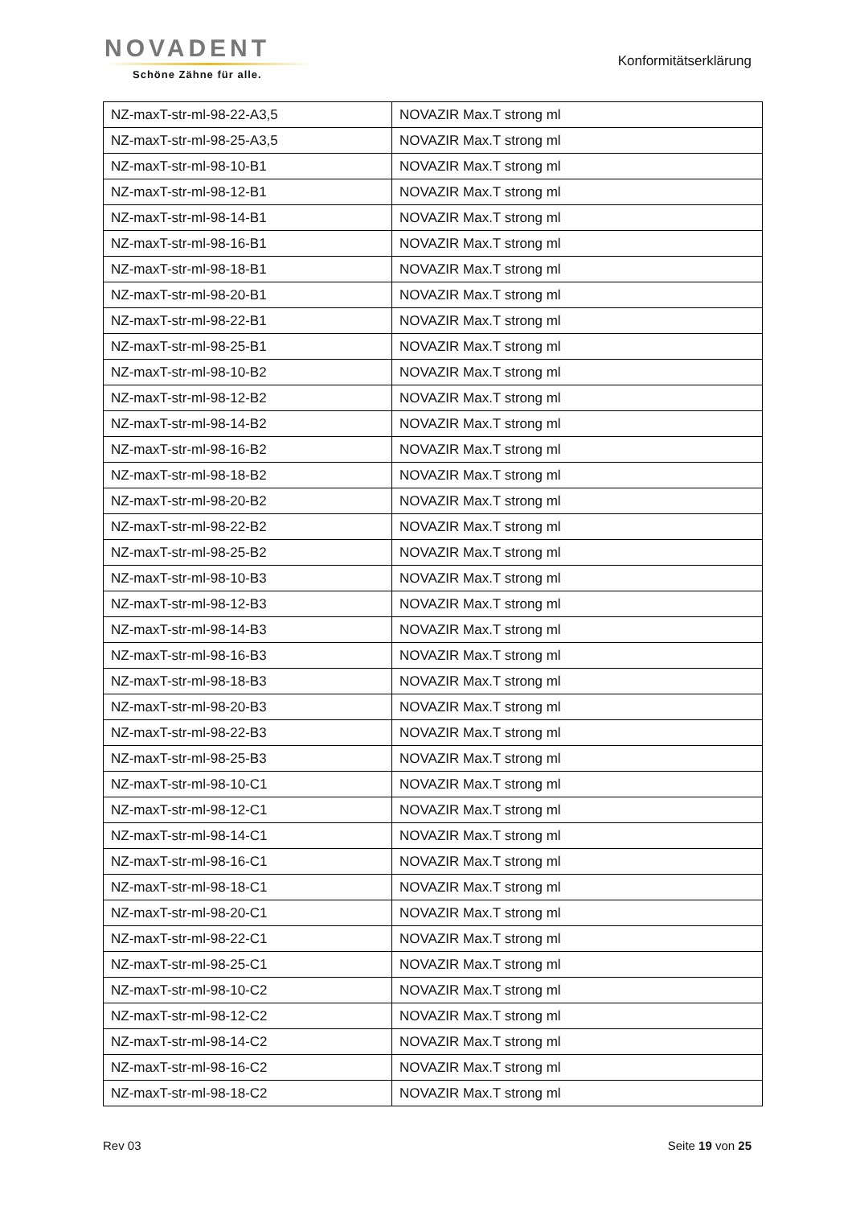NOVADENT
Schöne Zähne für alle.
Konformitätserklärung
| NZ-maxT-str-ml-98-22-A3,5 | NOVAZIR Max.T strong ml |
| NZ-maxT-str-ml-98-25-A3,5 | NOVAZIR Max.T strong ml |
| NZ-maxT-str-ml-98-10-B1 | NOVAZIR Max.T strong ml |
| NZ-maxT-str-ml-98-12-B1 | NOVAZIR Max.T strong ml |
| NZ-maxT-str-ml-98-14-B1 | NOVAZIR Max.T strong ml |
| NZ-maxT-str-ml-98-16-B1 | NOVAZIR Max.T strong ml |
| NZ-maxT-str-ml-98-18-B1 | NOVAZIR Max.T strong ml |
| NZ-maxT-str-ml-98-20-B1 | NOVAZIR Max.T strong ml |
| NZ-maxT-str-ml-98-22-B1 | NOVAZIR Max.T strong ml |
| NZ-maxT-str-ml-98-25-B1 | NOVAZIR Max.T strong ml |
| NZ-maxT-str-ml-98-10-B2 | NOVAZIR Max.T strong ml |
| NZ-maxT-str-ml-98-12-B2 | NOVAZIR Max.T strong ml |
| NZ-maxT-str-ml-98-14-B2 | NOVAZIR Max.T strong ml |
| NZ-maxT-str-ml-98-16-B2 | NOVAZIR Max.T strong ml |
| NZ-maxT-str-ml-98-18-B2 | NOVAZIR Max.T strong ml |
| NZ-maxT-str-ml-98-20-B2 | NOVAZIR Max.T strong ml |
| NZ-maxT-str-ml-98-22-B2 | NOVAZIR Max.T strong ml |
| NZ-maxT-str-ml-98-25-B2 | NOVAZIR Max.T strong ml |
| NZ-maxT-str-ml-98-10-B3 | NOVAZIR Max.T strong ml |
| NZ-maxT-str-ml-98-12-B3 | NOVAZIR Max.T strong ml |
| NZ-maxT-str-ml-98-14-B3 | NOVAZIR Max.T strong ml |
| NZ-maxT-str-ml-98-16-B3 | NOVAZIR Max.T strong ml |
| NZ-maxT-str-ml-98-18-B3 | NOVAZIR Max.T strong ml |
| NZ-maxT-str-ml-98-20-B3 | NOVAZIR Max.T strong ml |
| NZ-maxT-str-ml-98-22-B3 | NOVAZIR Max.T strong ml |
| NZ-maxT-str-ml-98-25-B3 | NOVAZIR Max.T strong ml |
| NZ-maxT-str-ml-98-10-C1 | NOVAZIR Max.T strong ml |
| NZ-maxT-str-ml-98-12-C1 | NOVAZIR Max.T strong ml |
| NZ-maxT-str-ml-98-14-C1 | NOVAZIR Max.T strong ml |
| NZ-maxT-str-ml-98-16-C1 | NOVAZIR Max.T strong ml |
| NZ-maxT-str-ml-98-18-C1 | NOVAZIR Max.T strong ml |
| NZ-maxT-str-ml-98-20-C1 | NOVAZIR Max.T strong ml |
| NZ-maxT-str-ml-98-22-C1 | NOVAZIR Max.T strong ml |
| NZ-maxT-str-ml-98-25-C1 | NOVAZIR Max.T strong ml |
| NZ-maxT-str-ml-98-10-C2 | NOVAZIR Max.T strong ml |
| NZ-maxT-str-ml-98-12-C2 | NOVAZIR Max.T strong ml |
| NZ-maxT-str-ml-98-14-C2 | NOVAZIR Max.T strong ml |
| NZ-maxT-str-ml-98-16-C2 | NOVAZIR Max.T strong ml |
| NZ-maxT-str-ml-98-18-C2 | NOVAZIR Max.T strong ml |
Rev 03 Seite 19 von 25